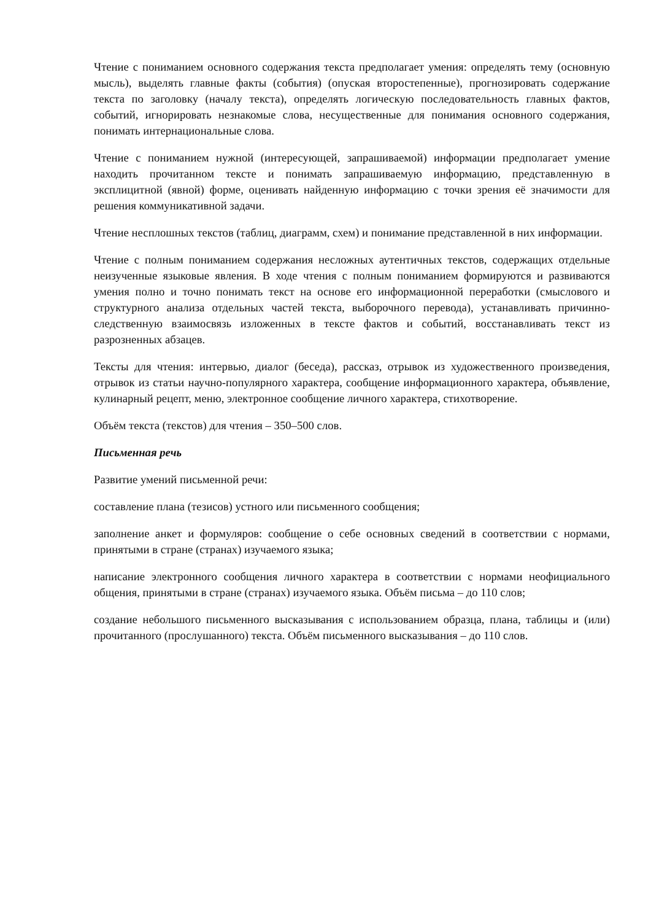Чтение с пониманием основного содержания текста предполагает умения: определять тему (основную мысль), выделять главные факты (события) (опуская второстепенные), прогнозировать содержание текста по заголовку (началу текста), определять логическую последовательность главных фактов, событий, игнорировать незнакомые слова, несущественные для понимания основного содержания, понимать интернациональные слова.
Чтение с пониманием нужной (интересующей, запрашиваемой) информации предполагает умение находить прочитанном тексте и понимать запрашиваемую информацию, представленную в эксплицитной (явной) форме, оценивать найденную информацию с точки зрения её значимости для решения коммуникативной задачи.
Чтение несплошных текстов (таблиц, диаграмм, схем) и понимание представленной в них информации.
Чтение с полным пониманием содержания несложных аутентичных текстов, содержащих отдельные неизученные языковые явления. В ходе чтения с полным пониманием формируются и развиваются умения полно и точно понимать текст на основе его информационной переработки (смыслового и структурного анализа отдельных частей текста, выборочного перевода), устанавливать причинно-следственную взаимосвязь изложенных в тексте фактов и событий, восстанавливать текст из разрозненных абзацев.
Тексты для чтения: интервью, диалог (беседа), рассказ, отрывок из художественного произведения, отрывок из статьи научно-популярного характера, сообщение информационного характера, объявление, кулинарный рецепт, меню, электронное сообщение личного характера, стихотворение.
Объём текста (текстов) для чтения – 350–500 слов.
Письменная речь
Развитие умений письменной речи:
составление плана (тезисов) устного или письменного сообщения;
заполнение анкет и формуляров: сообщение о себе основных сведений в соответствии с нормами, принятыми в стране (странах) изучаемого языка;
написание электронного сообщения личного характера в соответствии с нормами неофициального общения, принятыми в стране (странах) изучаемого языка. Объём письма – до 110 слов;
создание небольшого письменного высказывания с использованием образца, плана, таблицы и (или) прочитанного (прослушанного) текста. Объём письменного высказывания – до 110 слов.